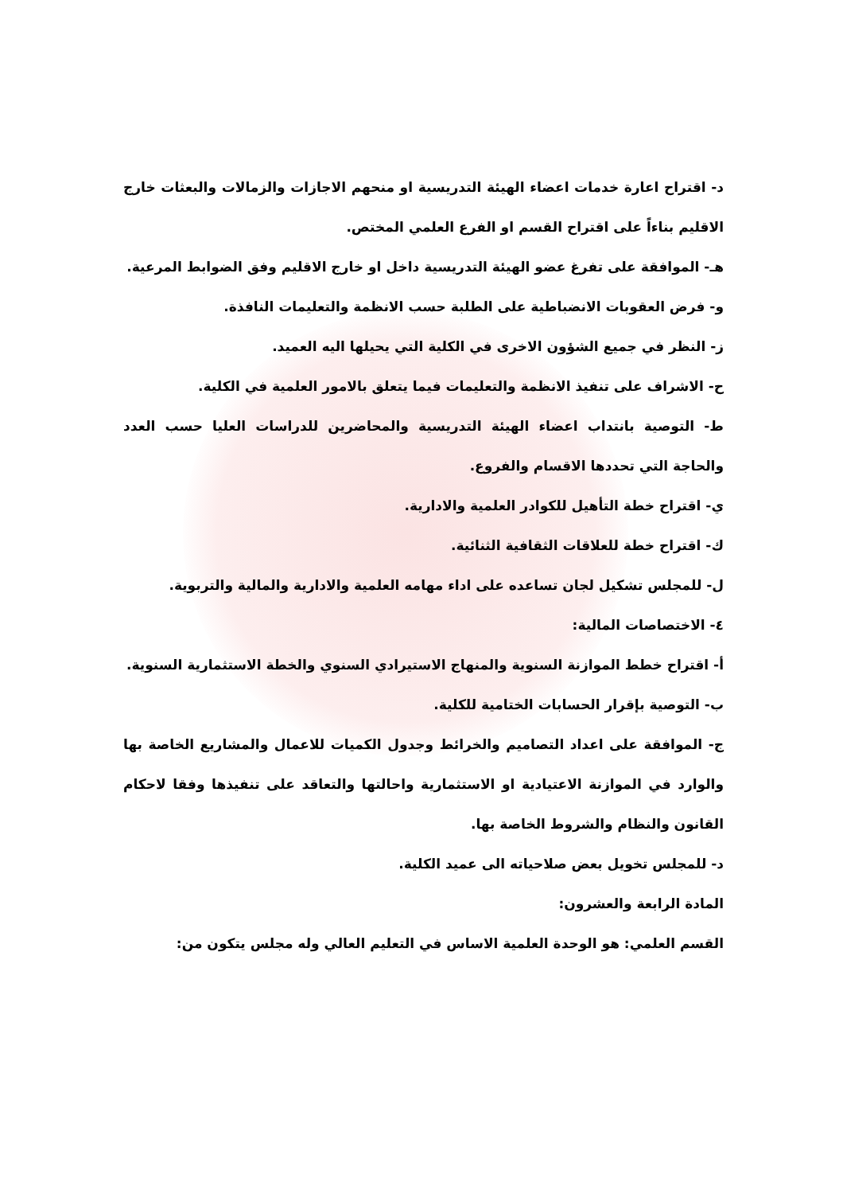د- اقتراح اعارة خدمات اعضاء الهيئة التدريسية او منحهم الاجازات والزمالات والبعثات خارج الاقليم بناءاً على اقتراح القسم او الفرع العلمي المختص.
هـ- الموافقة على تفرغ عضو الهيئة التدريسية داخل او خارج الاقليم وفق الضوابط المرعية.
و- فرض العقوبات الانضباطية على الطلبة حسب الانظمة والتعليمات النافذة.
ز- النظر في جميع الشؤون الاخرى في الكلية التي يحيلها اليه العميد.
ح- الاشراف على تنفيذ الانظمة والتعليمات فيما يتعلق بالامور العلمية في الكلية.
ط- التوصية بانتداب اعضاء الهيئة التدريسية والمحاضرين للدراسات العليا حسب العدد والحاجة التي تحددها الاقسام والفروع.
ي- اقتراح خطة التأهيل للكوادر العلمية والادارية.
ك- اقتراح خطة للعلاقات الثقافية الثنائية.
ل- للمجلس تشكيل لجان تساعده على اداء مهامه العلمية والادارية والمالية والتربوية.
٤- الاختصاصات المالية:
أ- اقتراح خطط الموازنة السنوية والمنهاج الاستيرادي السنوي والخطة الاستثمارية السنوية.
ب- التوصية بإقرار الحسابات الختامية للكلية.
ج- الموافقة على اعداد التصاميم والخرائط وجدول الكميات للاعمال والمشاريع الخاصة بها والوارد في الموازنة الاعتيادية او الاستثمارية واحالتها والتعاقد على تنفيذها وفقا لاحكام القانون والنظام والشروط الخاصة بها.
د- للمجلس تخويل بعض صلاحياته الى عميد الكلية.
المادة الرابعة والعشرون:
القسم العلمي: هو الوحدة العلمية الاساس في التعليم العالي وله مجلس يتكون من: